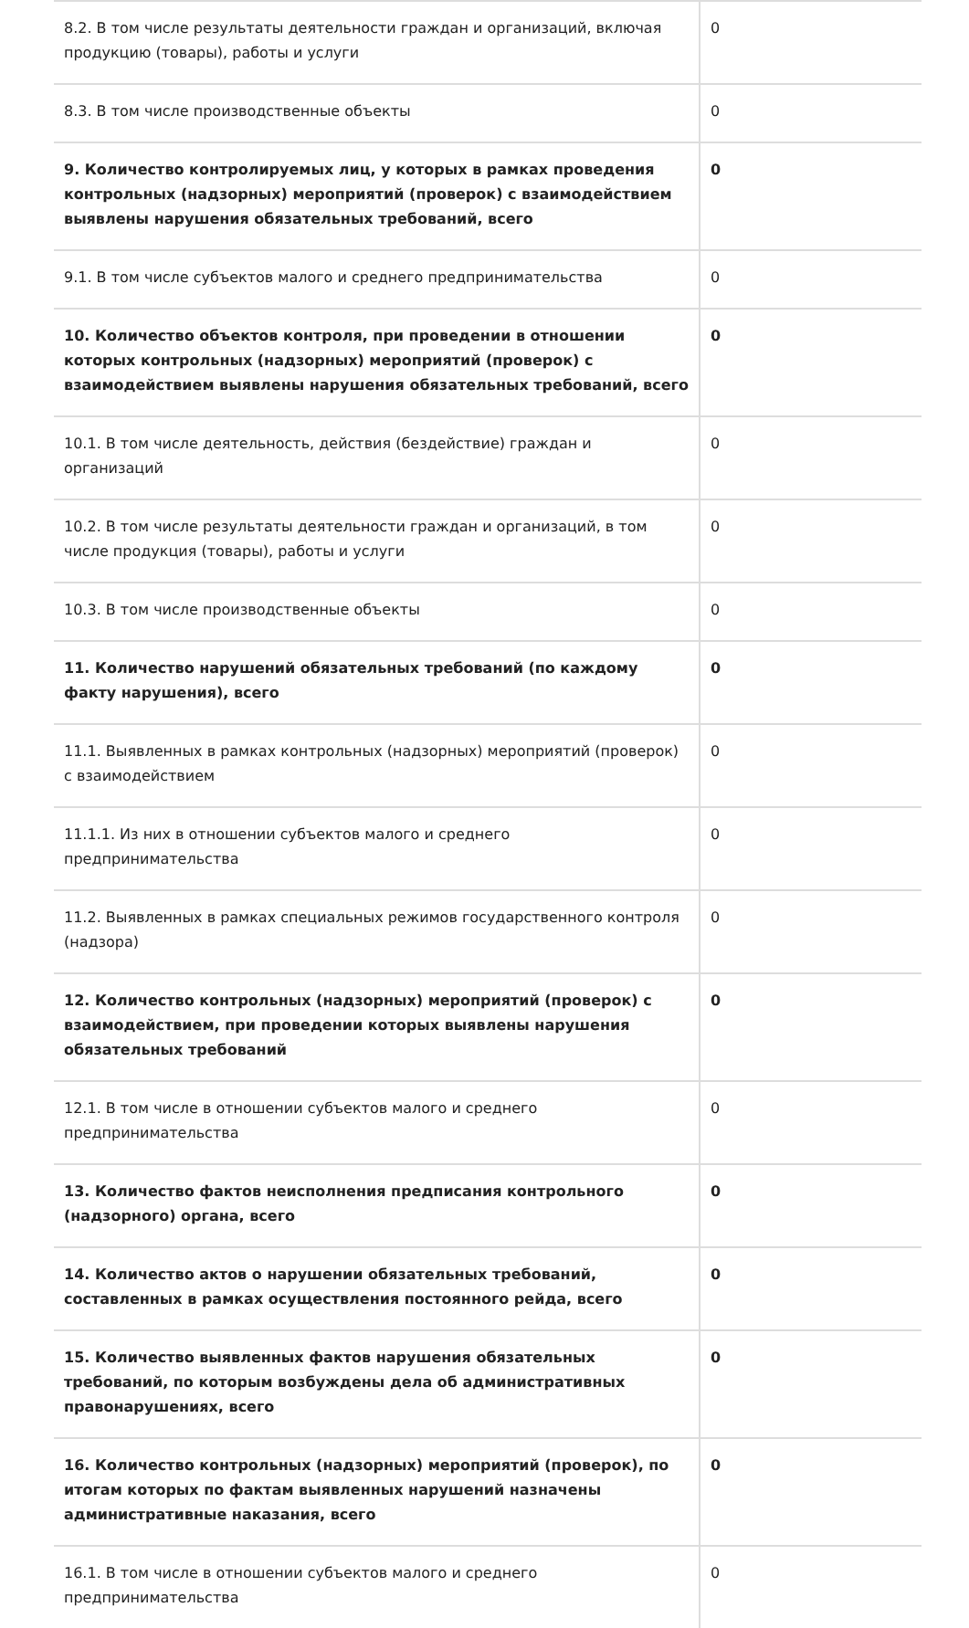| 8.2. В том числе результаты деятельности граждан и организаций, включая продукцию (товары), работы и услуги | 0 |
| 8.3. В том числе производственные объекты | 0 |
| 9. Количество контролируемых лиц, у которых в рамках проведения контрольных (надзорных) мероприятий (проверок) с взаимодействием выявлены нарушения обязательных требований, всего | 0 |
| 9.1. В том числе субъектов малого и среднего предпринимательства | 0 |
| 10. Количество объектов контроля, при проведении в отношении которых контрольных (надзорных) мероприятий (проверок) с взаимодействием выявлены нарушения обязательных требований, всего | 0 |
| 10.1. В том числе деятельность, действия (бездействие) граждан и организаций | 0 |
| 10.2. В том числе результаты деятельности граждан и организаций, в том числе продукция (товары), работы и услуги | 0 |
| 10.3. В том числе производственные объекты | 0 |
| 11. Количество нарушений обязательных требований (по каждому факту нарушения), всего | 0 |
| 11.1. Выявленных в рамках контрольных (надзорных) мероприятий (проверок) с взаимодействием | 0 |
| 11.1.1. Из них в отношении субъектов малого и среднего предпринимательства | 0 |
| 11.2. Выявленных в рамках специальных режимов государственного контроля (надзора) | 0 |
| 12. Количество контрольных (надзорных) мероприятий (проверок) с взаимодействием, при проведении которых выявлены нарушения обязательных требований | 0 |
| 12.1. В том числе в отношении субъектов малого и среднего предпринимательства | 0 |
| 13. Количество фактов неисполнения предписания контрольного (надзорного) органа, всего | 0 |
| 14. Количество актов о нарушении обязательных требований, составленных в рамках осуществления постоянного рейда, всего | 0 |
| 15. Количество выявленных фактов нарушения обязательных требований, по которым возбуждены дела об административных правонарушениях, всего | 0 |
| 16. Количество контрольных (надзорных) мероприятий (проверок), по итогам которых по фактам выявленных нарушений назначены административные наказания, всего | 0 |
| 16.1. В том числе в отношении субъектов малого и среднего предпринимательства | 0 |